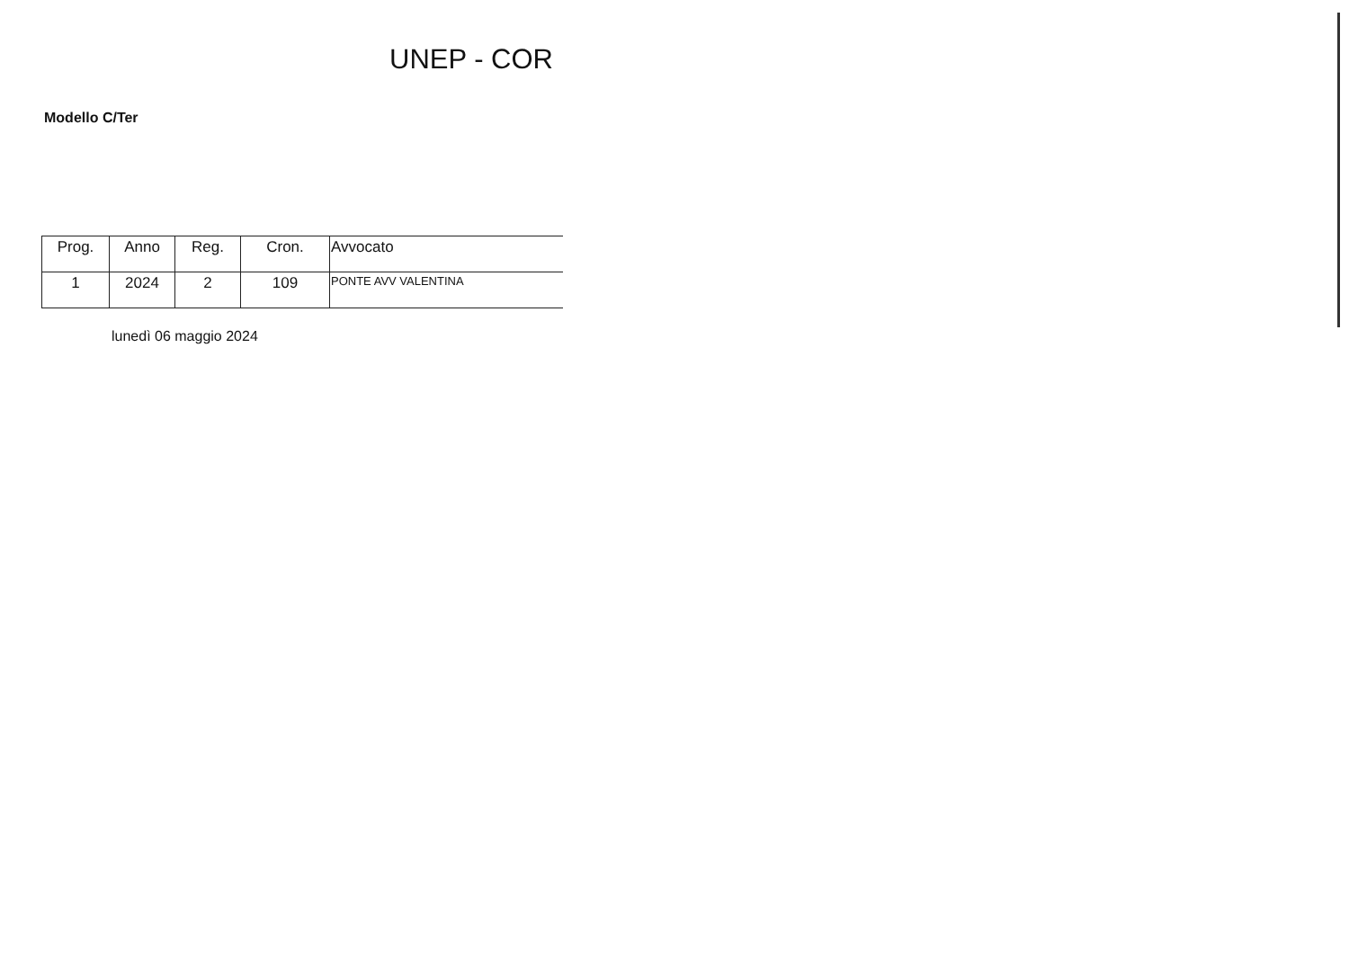UNEP - COR
Modello C/Ter
| Prog. | Anno | Reg. | Cron. | Avvocato |
| --- | --- | --- | --- | --- |
| 1 | 2024 | 2 | 109 | PONTE AVV VALENTINA |
lunedì 06 maggio 2024